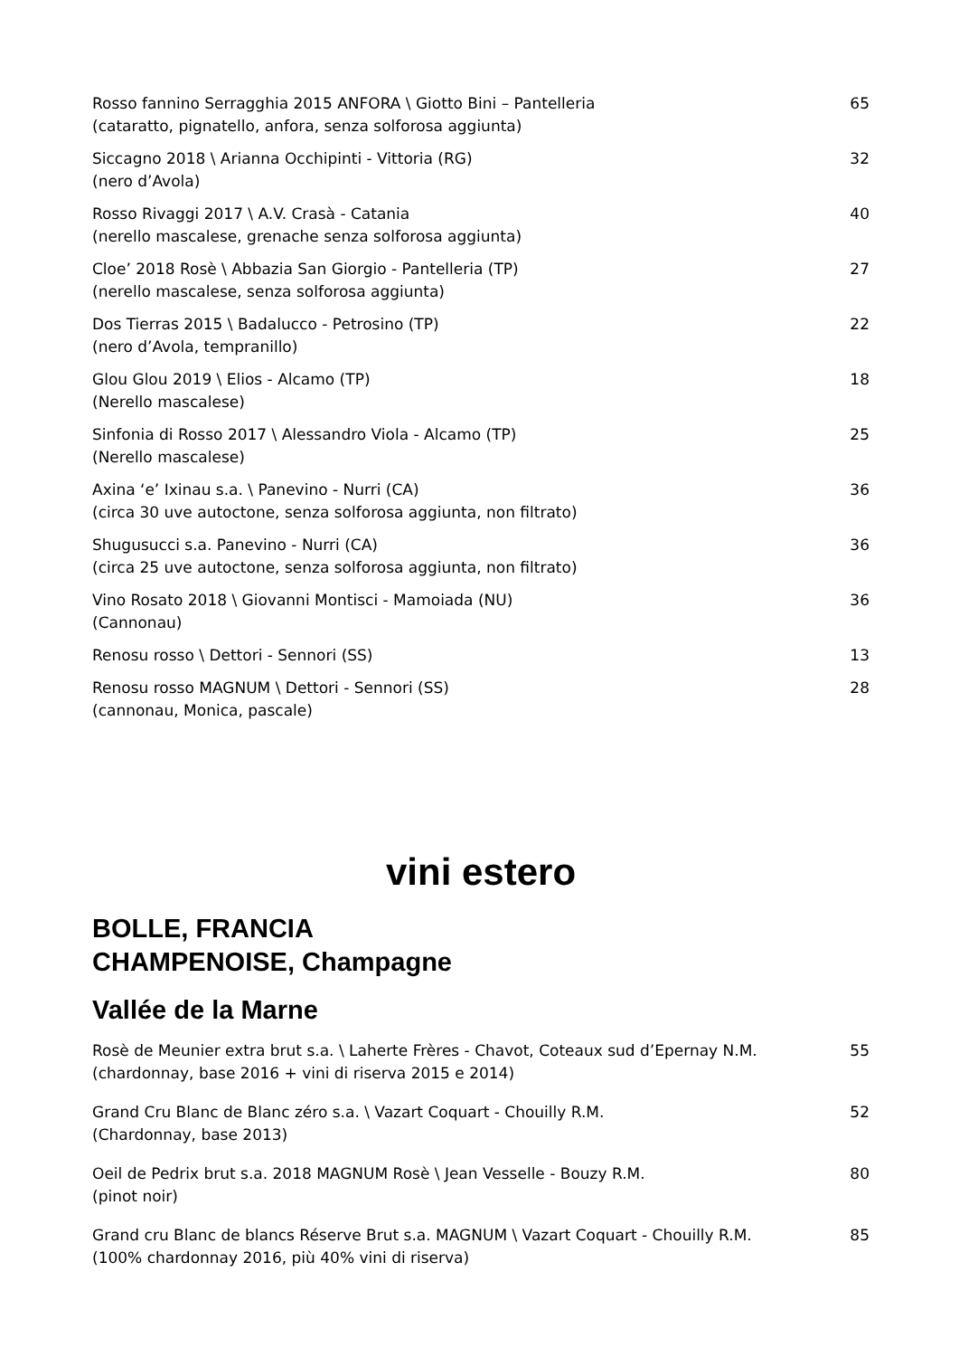Rosso fannino Serragghia 2015 ANFORA \ Giotto Bini – Pantelleria
(cataratto, pignatello, anfora, senza solforosa aggiunta)
65
Siccagno 2018 \ Arianna Occhipinti - Vittoria (RG)
(nero d’Avola)
32
Rosso Rivaggi 2017 \ A.V. Crasà - Catania
(nerello mascalese, grenache senza solforosa aggiunta)
40
Cloe’ 2018 Rosè \ Abbazia San Giorgio - Pantelleria (TP)
(nerello mascalese, senza solforosa aggiunta)
27
Dos Tierras 2015 \ Badalucco - Petrosino (TP)
(nero d’Avola, tempranillo)
22
Glou Glou 2019 \ Elios - Alcamo (TP)
(Nerello mascalese)
18
Sinfonia di Rosso 2017 \ Alessandro Viola - Alcamo (TP)
(Nerello mascalese)
25
Axina ‘e’ Ixinau s.a. \ Panevino - Nurri (CA)
(circa 30 uve autoctone, senza solforosa aggiunta, non filtrato)
36
Shugusucci s.a. Panevino - Nurri (CA)
(circa 25 uve autoctone, senza solforosa aggiunta, non filtrato)
36
Vino Rosato 2018 \ Giovanni Montisci - Mamoiada (NU)
(Cannonau)
36
Renosu rosso \ Dettori - Sennori (SS)
13
Renosu rosso MAGNUM \ Dettori - Sennori (SS)
(cannonau, Monica, pascale)
28
vini estero
BOLLE, FRANCIA
CHAMPENOISE, Champagne
Vallée de la Marne
Rosè de Meunier extra brut s.a. \ Laherte Frères - Chavot, Coteaux sud d’Epernay N.M.
(chardonnay, base 2016 + vini di riserva 2015 e 2014)
55
Grand Cru Blanc de Blanc zéro s.a. \ Vazart Coquart - Chouilly R.M.
(Chardonnay, base 2013)
52
Oeil de Pedrix brut s.a. 2018 MAGNUM Rosè \ Jean Vesselle - Bouzy R.M.
(pinot noir)
80
Grand cru Blanc de blancs Réserve Brut s.a. MAGNUM \ Vazart Coquart - Chouilly R.M.
(100% chardonnay 2016, più 40% vini di riserva)
85